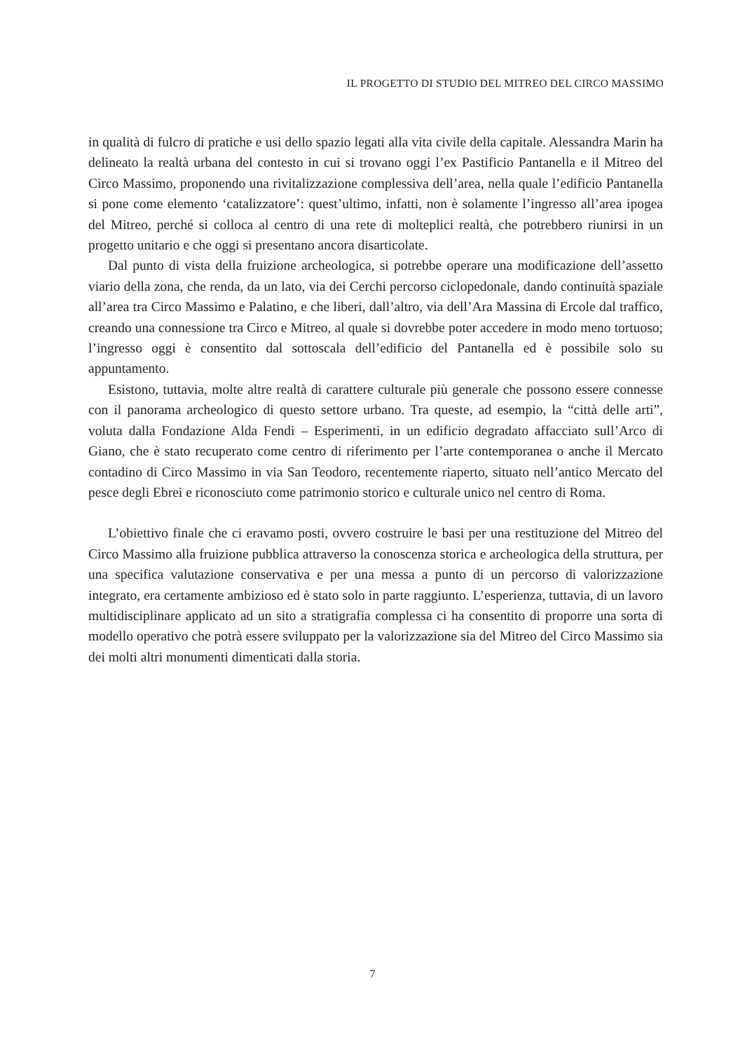IL PROGETTO DI STUDIO DEL MITREO DEL CIRCO MASSIMO
in qualità di fulcro di pratiche e usi dello spazio legati alla vita civile della capitale. Alessandra Marin ha delineato la realtà urbana del contesto in cui si trovano oggi l’ex Pastificio Pantanella e il Mitreo del Circo Massimo, proponendo una rivitalizzazione complessiva dell’area, nella quale l’edificio Pantanella si pone come elemento ‘catalizza­tore’: quest’ultimo, infatti, non è solamente l’ingresso all’area ipogea del Mitreo, perché si colloca al centro di una rete di molteplici realtà, che potrebbero riunirsi in un progetto unitario e che oggi si presentano ancora disarticolate.
Dal punto di vista della fruizione archeologica, si potrebbe operare una modifica­zione dell’assetto viario della zona, che renda, da un lato, via dei Cerchi percorso ciclo­pedonale, dando continuità spaziale all’area tra Circo Massimo e Palatino, e che liberi, dall’altro, via dell’Ara Massina di Ercole dal traffico, creando una connessione tra Circo e Mitreo, al quale si dovrebbe poter accedere in modo meno tortuoso; l’ingresso oggi è consentito dal sottoscala dell’edificio del Pantanella ed è possibile solo su appuntamento.
Esistono, tuttavia, molte altre realtà di carattere culturale più generale che possono essere connesse con il panorama archeologico di questo settore urbano. Tra queste, ad esempio, la “città delle arti”, voluta dalla Fondazione Alda Fendi – Esperimenti, in un edificio degradato affacciato sull’Arco di Giano, che è stato recuperato come centro di riferimento per l’arte contemporanea o anche il Mercato contadino di Circo Massimo in via San Teodoro, recentemente riaperto, situato nell’antico Mercato del pesce degli Ebrei e riconosciuto come patrimonio storico e culturale unico nel centro di Roma.
L’obiettivo finale che ci eravamo posti, ovvero costruire le basi per una restituzione del Mitreo del Circo Massimo alla fruizione pubblica attraverso la conoscenza storica e archeologica della struttura, per una specifica valutazione conservativa e per una messa a punto di un percorso di valorizzazione integrato, era certamente ambizioso ed è stato solo in parte raggiunto. L’esperienza, tuttavia, di un lavoro multidisciplinare applicato ad un sito a stratigrafia complessa ci ha consentito di proporre una sorta di modello ope­rativo che potrà essere sviluppato per la valorizzazione sia del Mitreo del Circo Massimo sia dei molti altri monumenti dimenticati dalla storia.
7